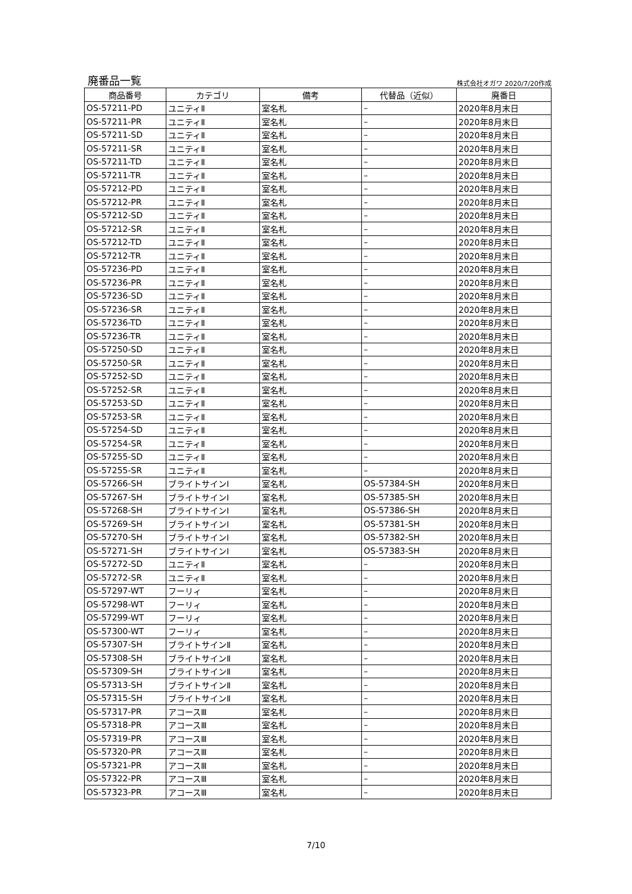廃番品一覧 株式会社オガワ 2020/7/20作成
| 商品番号 | カテゴリ | 備考 | 代替品（近似） | 廃番日 |
| --- | --- | --- | --- | --- |
| OS-57211-PD | ユニティⅡ | 室名札 | – | 2020年8月末日 |
| OS-57211-PR | ユニティⅡ | 室名札 | – | 2020年8月末日 |
| OS-57211-SD | ユニティⅡ | 室名札 | – | 2020年8月末日 |
| OS-57211-SR | ユニティⅡ | 室名札 | – | 2020年8月末日 |
| OS-57211-TD | ユニティⅡ | 室名札 | – | 2020年8月末日 |
| OS-57211-TR | ユニティⅡ | 室名札 | – | 2020年8月末日 |
| OS-57212-PD | ユニティⅡ | 室名札 | – | 2020年8月末日 |
| OS-57212-PR | ユニティⅡ | 室名札 | – | 2020年8月末日 |
| OS-57212-SD | ユニティⅡ | 室名札 | – | 2020年8月末日 |
| OS-57212-SR | ユニティⅡ | 室名札 | – | 2020年8月末日 |
| OS-57212-TD | ユニティⅡ | 室名札 | – | 2020年8月末日 |
| OS-57212-TR | ユニティⅡ | 室名札 | – | 2020年8月末日 |
| OS-57236-PD | ユニティⅡ | 室名札 | – | 2020年8月末日 |
| OS-57236-PR | ユニティⅡ | 室名札 | – | 2020年8月末日 |
| OS-57236-SD | ユニティⅡ | 室名札 | – | 2020年8月末日 |
| OS-57236-SR | ユニティⅡ | 室名札 | – | 2020年8月末日 |
| OS-57236-TD | ユニティⅡ | 室名札 | – | 2020年8月末日 |
| OS-57236-TR | ユニティⅡ | 室名札 | – | 2020年8月末日 |
| OS-57250-SD | ユニティⅡ | 室名札 | – | 2020年8月末日 |
| OS-57250-SR | ユニティⅡ | 室名札 | – | 2020年8月末日 |
| OS-57252-SD | ユニティⅡ | 室名札 | – | 2020年8月末日 |
| OS-57252-SR | ユニティⅡ | 室名札 | – | 2020年8月末日 |
| OS-57253-SD | ユニティⅡ | 室名札 | – | 2020年8月末日 |
| OS-57253-SR | ユニティⅡ | 室名札 | – | 2020年8月末日 |
| OS-57254-SD | ユニティⅡ | 室名札 | – | 2020年8月末日 |
| OS-57254-SR | ユニティⅡ | 室名札 | – | 2020年8月末日 |
| OS-57255-SD | ユニティⅡ | 室名札 | – | 2020年8月末日 |
| OS-57255-SR | ユニティⅡ | 室名札 | – | 2020年8月末日 |
| OS-57266-SH | ブライトサインⅠ | 室名札 | OS-57384-SH | 2020年8月末日 |
| OS-57267-SH | ブライトサインⅠ | 室名札 | OS-57385-SH | 2020年8月末日 |
| OS-57268-SH | ブライトサインⅠ | 室名札 | OS-57386-SH | 2020年8月末日 |
| OS-57269-SH | ブライトサインⅠ | 室名札 | OS-57381-SH | 2020年8月末日 |
| OS-57270-SH | ブライトサインⅠ | 室名札 | OS-57382-SH | 2020年8月末日 |
| OS-57271-SH | ブライトサインⅠ | 室名札 | OS-57383-SH | 2020年8月末日 |
| OS-57272-SD | ユニティⅡ | 室名札 | – | 2020年8月末日 |
| OS-57272-SR | ユニティⅡ | 室名札 | – | 2020年8月末日 |
| OS-57297-WT | フーリィ | 室名札 | – | 2020年8月末日 |
| OS-57298-WT | フーリィ | 室名札 | – | 2020年8月末日 |
| OS-57299-WT | フーリィ | 室名札 | – | 2020年8月末日 |
| OS-57300-WT | フーリィ | 室名札 | – | 2020年8月末日 |
| OS-57307-SH | ブライトサインⅡ | 室名札 | – | 2020年8月末日 |
| OS-57308-SH | ブライトサインⅡ | 室名札 | – | 2020年8月末日 |
| OS-57309-SH | ブライトサインⅡ | 室名札 | – | 2020年8月末日 |
| OS-57313-SH | ブライトサインⅡ | 室名札 | – | 2020年8月末日 |
| OS-57315-SH | ブライトサインⅡ | 室名札 | – | 2020年8月末日 |
| OS-57317-PR | アコースⅢ | 室名札 | – | 2020年8月末日 |
| OS-57318-PR | アコースⅢ | 室名札 | – | 2020年8月末日 |
| OS-57319-PR | アコースⅢ | 室名札 | – | 2020年8月末日 |
| OS-57320-PR | アコースⅢ | 室名札 | – | 2020年8月末日 |
| OS-57321-PR | アコースⅢ | 室名札 | – | 2020年8月末日 |
| OS-57322-PR | アコースⅢ | 室名札 | – | 2020年8月末日 |
| OS-57323-PR | アコースⅢ | 室名札 | – | 2020年8月末日 |
7/10